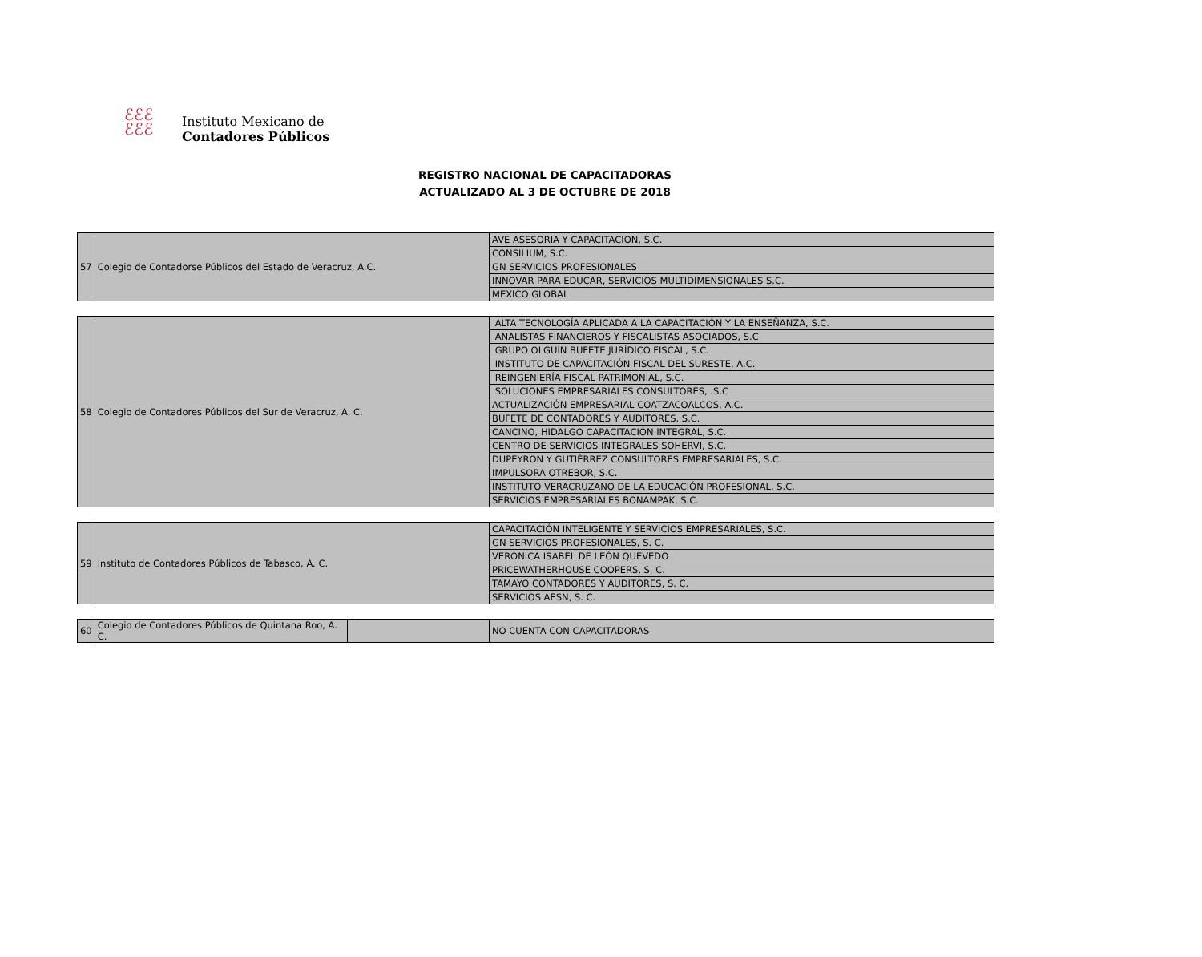ℰℰℰ
ℰℰℰ
Instituto Mexicano de
Contadores Públicos
REGISTRO NACIONAL DE CAPACITADORAS
ACTUALIZADO AL 3 DE OCTUBRE DE 2018
| 57 | Colegio de Contadorse Públicos del Estado de Veracruz, A.C. |
| AVE ASESORIA Y CAPACITACION, S.C. |
| CONSILIUM, S.C. |
| GN SERVICIOS PROFESIONALES |
| INNOVAR PARA EDUCAR, SERVICIOS MULTIDIMENSIONALES S.C. |
| MEXICO GLOBAL |
| 58 | Colegio de Contadores Públicos del Sur de Veracruz, A. C. |
| ALTA TECNOLOGÍA APLICADA A LA CAPACITACIÓN Y LA ENSEÑANZA, S.C. |
| ANALISTAS FINANCIEROS Y FISCALISTAS ASOCIADOS, S.C |
| GRUPO OLGUÍN BUFETE JURÍDICO FISCAL, S.C. |
| INSTITUTO DE CAPACITACIÓN FISCAL DEL SURESTE, A.C. |
| REINGENIERÍA FISCAL PATRIMONIAL, S.C. |
| SOLUCIONES EMPRESARIALES CONSULTORES, .S.C |
| ACTUALIZACIÓN EMPRESARIAL COATZACOALCOS, A.C. |
| BUFETE DE CONTADORES Y AUDITORES, S.C. |
| CANCINO, HIDALGO CAPACITACIÓN INTEGRAL, S.C. |
| CENTRO DE SERVICIOS INTEGRALES SOHERVI, S.C. |
| DUPEYRON Y GUTIÉRREZ CONSULTORES EMPRESARIALES, S.C. |
| IMPULSORA OTREBOR, S.C. |
| INSTITUTO VERACRUZANO DE LA EDUCACIÓN PROFESIONAL, S.C. |
| SERVICIOS EMPRESARIALES BONAMPAK, S.C. |
| 59 | Instituto de Contadores Públicos de Tabasco, A. C. |
| CAPACITACIÓN INTELIGENTE Y SERVICIOS EMPRESARIALES, S.C. |
| GN SERVICIOS PROFESIONALES, S. C. |
| VERÓNICA ISABEL DE LEÓN QUEVEDO |
| PRICEWATHERHOUSE COOPERS, S. C. |
| TAMAYO CONTADORES Y AUDITORES, S. C. |
| SERVICIOS AESN, S. C. |
| 60 | Colegio de Contadores Públicos de Quintana Roo, A. C. | |
| NO CUENTA CON CAPACITADORAS |